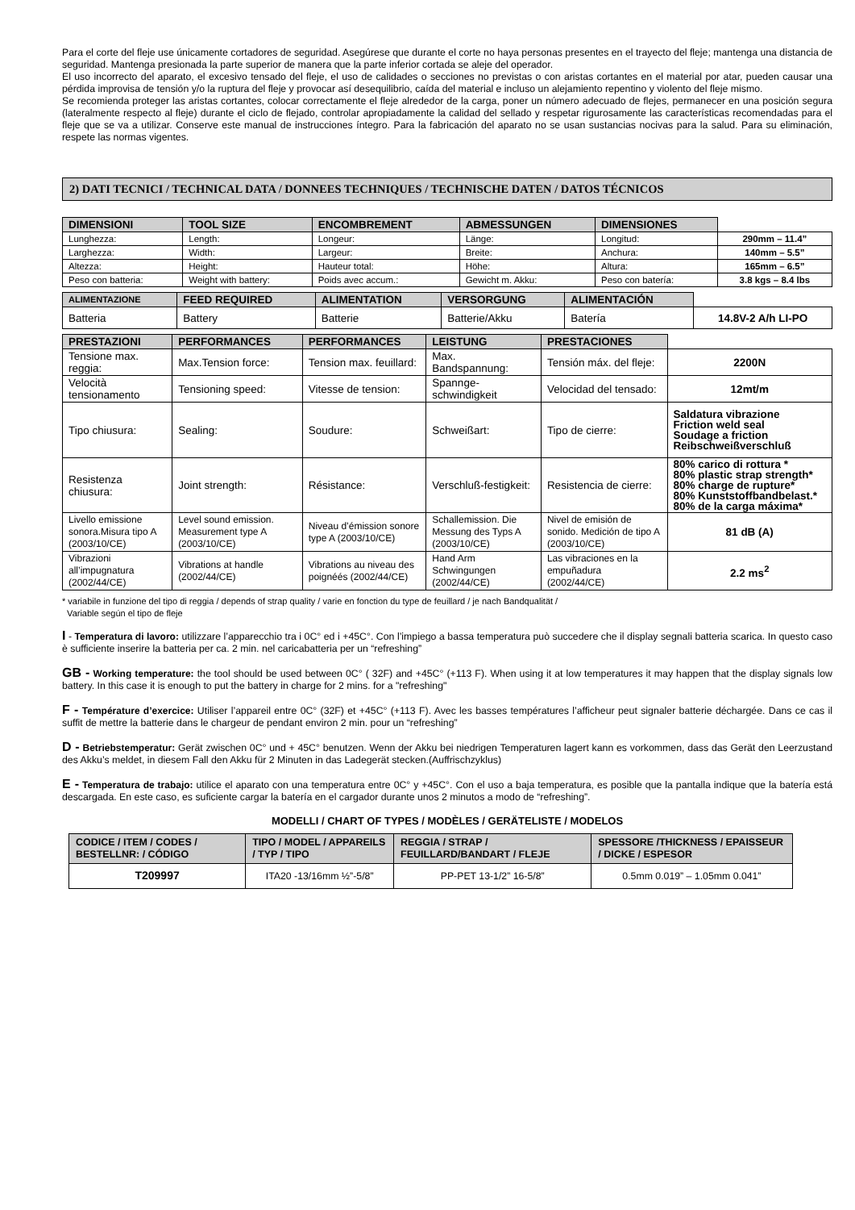Para el corte del fleje use únicamente cortadores de seguridad. Asegúrese que durante el corte no haya personas presentes en el trayecto del fleje; mantenga una distancia de seguridad. Mantenga presionada la parte superior de manera que la parte inferior cortada se aleje del operador.
El uso incorrecto del aparato, el excesivo tensado del fleje, el uso de calidades o secciones no previstas o con aristas cortantes en el material por atar, pueden causar una pérdida improvisa de tensión y/o la ruptura del fleje y provocar así desequilibrio, caída del material e incluso un alejamiento repentino y violento del fleje mismo.
Se recomienda proteger las aristas cortantes, colocar correctamente el fleje alrededor de la carga, poner un número adecuado de flejes, permanecer en una posición segura (lateralmente respecto al fleje) durante el ciclo de flejado, controlar apropiadamente la calidad del sellado y respetar rigurosamente las características recomendadas para el fleje que se va a utilizar. Conserve este manual de instrucciones íntegro. Para la fabricación del aparato no se usan sustancias nocivas para la salud. Para su eliminación, respete las normas vigentes.
2) DATI TECNICI / TECHNICAL DATA / DONNEES TECHNIQUES / TECHNISCHE DATEN / DATOS TÉCNICOS
| DIMENSIONI | TOOL SIZE | ENCOMBREMENT | ABMESSUNGEN | DIMENSIONES | |
| Lunghezza: | Length: | Longeur: | Länge: | Longitud: | 290mm – 11.4” |
| Larghezza: | Width: | Largeur: | Breite: | Anchura: | 140mm – 5.5” |
| Altezza: | Height: | Hauteur total: | Höhe: | Altura: | 165mm – 6.5” |
| Peso con batteria: | Weight with battery: | Poids avec accum.: | Gewicht m. Akku: | Peso con batería: | 3.8 kgs – 8.4 lbs |
| ALIMENTAZIONE | FEED REQUIRED | ALIMENTATION | VERSORGUNG | ALIMENTACIÓN | |
| Batteria | Battery | Batterie | Batterie/Akku | Batería | 14.8V-2 A/h LI-PO |
| PRESTAZIONI | PERFORMANCES | PERFORMANCES | LEISTUNG | PRESTACIONES | |
| Tensione max. reggia: | Max.Tension force: | Tension max. feuillard: | Max. Bandspannung: | Tensión máx. del fleje: | 2200N |
| Velocità tensionamento | Tensioning speed: | Vitesse de tension: | Spannge-schwindigkeit | Velocidad del tensado: | 12mt/m |
| Tipo chiusura: | Sealing: | Soudure: | Schweißart: | Tipo de cierre: | Saldatura vibrazione Friction weld seal Soudage a friction Reibschweißverschluß |
| Resistenza chiusura: | Joint strength: | Résistance: | Verschluß-festigkeit: | Resistencia de cierre: | 80% carico di rottura * 80% plastic strap strength* 80% charge de rupture* 80% Kunststoffbandbelast.* 80% de la carga máxima* |
| Livello emissione sonora.Misura tipo A (2003/10/CE) | Level sound emission. Measurement type A (2003/10/CE) | Niveau d’émission sonore type A (2003/10/CE) | Schallemission. Die Messung des Typs A (2003/10/CE) | Nivel de emisión de sonido. Medición de tipo A (2003/10/CE) | 81 dB (A) |
| Vibrazioni all’impugnatura (2002/44/CE) | Vibrations at handle (2002/44/CE) | Vibrations au niveau des poignéés (2002/44/CE) | Hand Arm Schwingungen (2002/44/CE) | Las vibraciones en la empuñadura (2002/44/CE) | 2.2 ms<sup>2</sup> |
* variabile in funzione del tipo di reggia / depends of strap quality / varie en fonction du type de feuillard / je nach Bandqualität /
Variable según el tipo de fleje
I - Temperatura di lavoro: utilizzare l’apparecchio tra i 0C° ed i +45C°. Con l’impiego a bassa temperatura può succedere che il display segnali batteria scarica. In questo caso è sufficiente inserire la batteria per ca. 2 min. nel caricabatteria per un “refreshing”
GB - Working temperature: the tool should be used between 0C° ( 32F) and +45C° (+113 F). When using it at low temperatures it may happen that the display signals low battery. In this case it is enough to put the battery in charge for 2 mins. for a "refreshing"
F - Température d’exercice: Utiliser l’appareil entre 0C° (32F) et +45C° (+113 F). Avec les basses températures l’afficheur peut signaler batterie déchargée. Dans ce cas il suffit de mettre la batterie dans le chargeur de pendant environ 2 min. pour un “refreshing”
D - Betriebstemperatur: Gerät zwischen 0C° und + 45C° benutzen. Wenn der Akku bei niedrigen Temperaturen lagert kann es vorkommen, dass das Gerät den Leerzustand des Akku’s meldet, in diesem Fall den Akku für 2 Minuten in das Ladegerät stecken.(Auffrischzyklus)
E - Temperatura de trabajo: utilice el aparato con una temperatura entre 0C° y +45C°. Con el uso a baja temperatura, es posible que la pantalla indique que la batería está descargada. En este caso, es suficiente cargar la batería en el cargador durante unos 2 minutos a modo de “refreshing”.
MODELLI / CHART OF TYPES / MODÈLES / GERÄTELISTE / MODELOS
| CODICE / ITEM / CODES / BESTELLNR: / CÓDIGO | TIPO / MODEL / APPAREILS / TYP / TIPO | REGGIA / STRAP / FEUILLARD/BANDART / FLEJE | SPESSORE /THICKNESS / EPAISSEUR / DICKE / ESPESOR |
| --- | --- | --- | --- |
| T209997 | ITA20 -13/16mm ½”-5/8” | PP-PET 13-1/2” 16-5/8” | 0.5mm 0.019” – 1.05mm 0.041” |